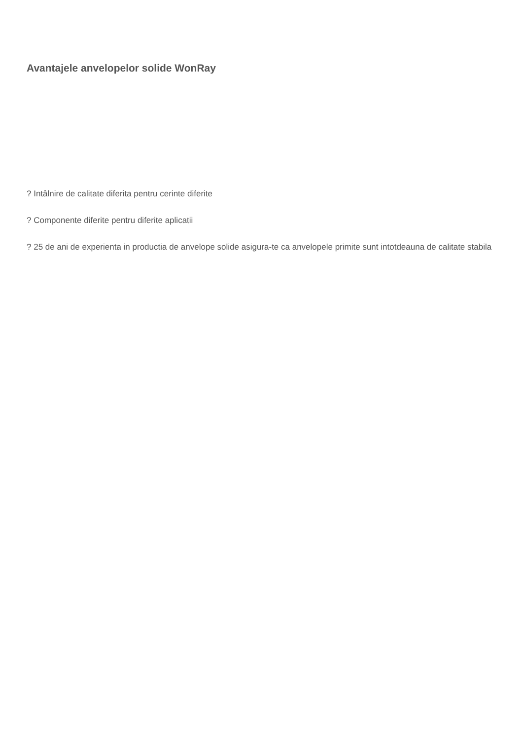Avantajele anvelopelor solide WonRay
? Intâlnire de calitate diferita pentru cerinte diferite
? Componente diferite pentru diferite aplicatii
? 25 de ani de experienta in productia de anvelope solide asigura-te ca anvelopele primite sunt intotdeauna de calitate stabila